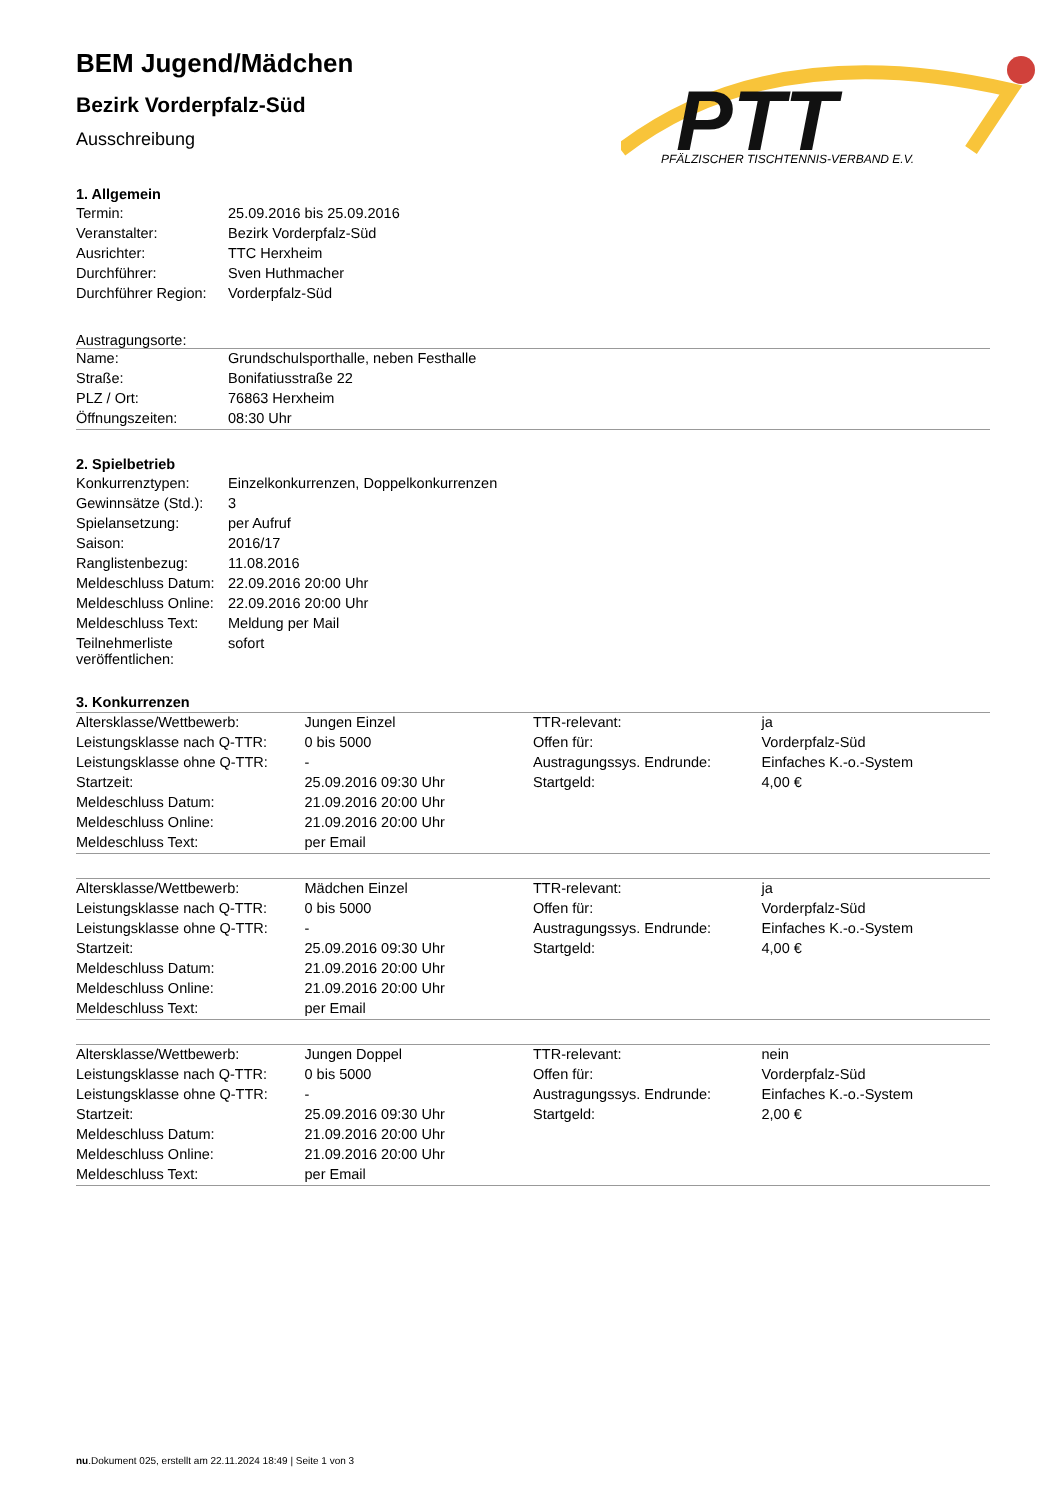PTT
PFÄLZISCHER TISCHTENNIS-VERBAND E.V.
BEM Jugend/Mädchen
Bezirk Vorderpfalz-Süd
Ausschreibung
1. Allgemein
| Termin: | 25.09.2016 bis 25.09.2016 |
| Veranstalter: | Bezirk Vorderpfalz-Süd |
| Ausrichter: | TTC Herxheim |
| Durchführer: | Sven Huthmacher |
| Durchführer Region: | Vorderpfalz-Süd |
Austragungsorte:
| Name: | Grundschulsporthalle, neben Festhalle |
| Straße: | Bonifatiusstraße 22 |
| PLZ / Ort: | 76863 Herxheim |
| Öffnungszeiten: | 08:30 Uhr |
2. Spielbetrieb
| Konkurrenztypen: | Einzelkonkurrenzen, Doppelkonkurrenzen |
| Gewinnsätze (Std.): | 3 |
| Spielansetzung: | per Aufruf |
| Saison: | 2016/17 |
| Ranglistenbezug: | 11.08.2016 |
| Meldeschluss Datum: | 22.09.2016 20:00 Uhr |
| Meldeschluss Online: | 22.09.2016 20:00 Uhr |
| Meldeschluss Text: | Meldung per Mail |
| Teilnehmerliste veröffentlichen: | sofort |
3. Konkurrenzen
| Altersklasse/Wettbewerb: | Jungen Einzel | TTR-relevant: | ja |
| Leistungsklasse nach Q-TTR: | 0 bis 5000 | Offen für: | Vorderpfalz-Süd |
| Leistungsklasse ohne Q-TTR: | - | Austragungssys. Endrunde: | Einfaches K.-o.-System |
| Startzeit: | 25.09.2016 09:30 Uhr | Startgeld: | 4,00 € |
| Meldeschluss Datum: | 21.09.2016 20:00 Uhr | | |
| Meldeschluss Online: | 21.09.2016 20:00 Uhr | | |
| Meldeschluss Text: | per Email | | |
| Altersklasse/Wettbewerb: | Mädchen Einzel | TTR-relevant: | ja |
| Leistungsklasse nach Q-TTR: | 0 bis 5000 | Offen für: | Vorderpfalz-Süd |
| Leistungsklasse ohne Q-TTR: | - | Austragungssys. Endrunde: | Einfaches K.-o.-System |
| Startzeit: | 25.09.2016 09:30 Uhr | Startgeld: | 4,00 € |
| Meldeschluss Datum: | 21.09.2016 20:00 Uhr | | |
| Meldeschluss Online: | 21.09.2016 20:00 Uhr | | |
| Meldeschluss Text: | per Email | | |
| Altersklasse/Wettbewerb: | Jungen Doppel | TTR-relevant: | nein |
| Leistungsklasse nach Q-TTR: | 0 bis 5000 | Offen für: | Vorderpfalz-Süd |
| Leistungsklasse ohne Q-TTR: | - | Austragungssys. Endrunde: | Einfaches K.-o.-System |
| Startzeit: | 25.09.2016 09:30 Uhr | Startgeld: | 2,00 € |
| Meldeschluss Datum: | 21.09.2016 20:00 Uhr | | |
| Meldeschluss Online: | 21.09.2016 20:00 Uhr | | |
| Meldeschluss Text: | per Email | | |
nu.Dokument 025, erstellt am 22.11.2024 18:49 | Seite 1 von 3